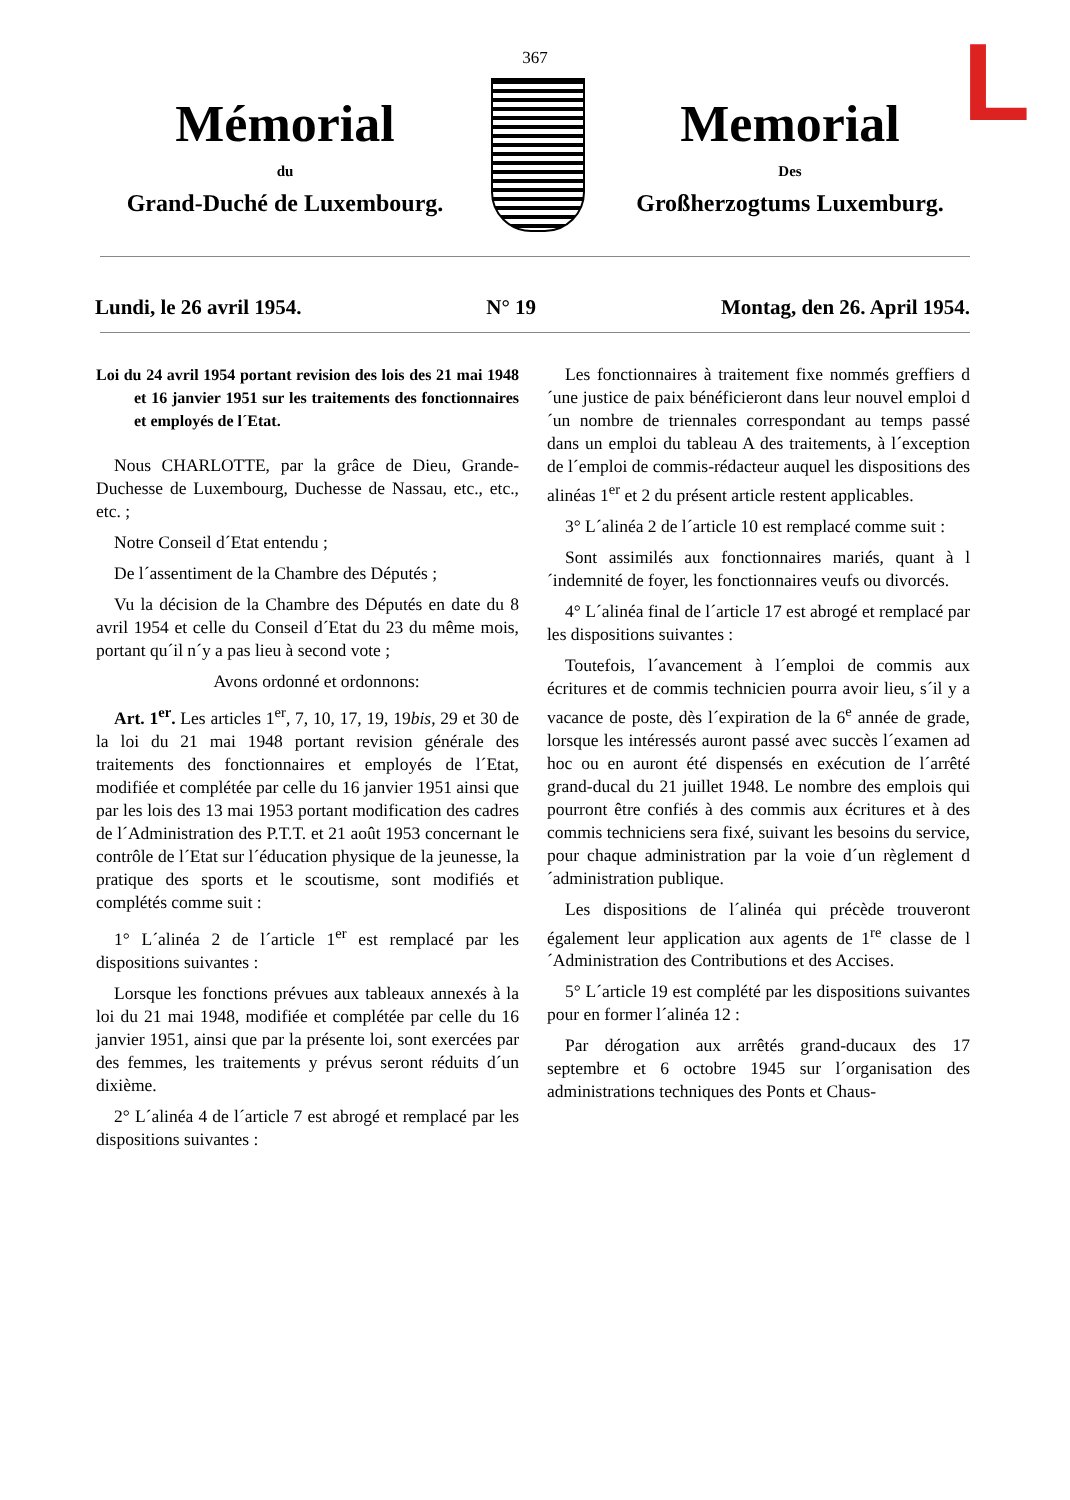L
367
Mémorial
du
Grand-Duché de Luxembourg.
Memorial
Des
Großherzogtums Luxemburg.
Lundi, le 26 avril 1954. N° 19 Montag, den 26. April 1954.
Loi du 24 avril 1954 portant revision des lois des 21 mai 1948 et 16 janvier 1951 sur les traitements des fonctionnaires et employés de l´Etat.
Nous CHARLOTTE, par la grâce de Dieu, Grande-Duchesse de Luxembourg, Duchesse de Nassau, etc., etc., etc. ;
Notre Conseil d´Etat entendu ;
De l´assentiment de la Chambre des Députés ;
Vu la décision de la Chambre des Députés en date du 8 avril 1954 et celle du Conseil d´Etat du 23 du même mois, portant qu´il n´y a pas lieu à second vote ;
Avons ordonné et ordonnons:
Art. 1<sup>er</sup>. Les articles 1<sup>er</sup>, 7, 10, 17, 19, 19bis, 29 et 30 de la loi du 21 mai 1948 portant revision générale des traitements des fonctionnaires et employés de l´Etat, modifiée et complétée par celle du 16 janvier 1951 ainsi que par les lois des 13 mai 1953 portant modification des cadres de l´Administration des P.T.T. et 21 août 1953 concernant le contrôle de l´Etat sur l´éducation physique de la jeunesse, la pratique des sports et le scoutisme, sont modifiés et complétés comme suit :
1° L´alinéa 2 de l´article 1<sup>er</sup> est remplacé par les dispositions suivantes :
Lorsque les fonctions prévues aux tableaux annexés à la loi du 21 mai 1948, modifiée et complétée par celle du 16 janvier 1951, ainsi que par la présente loi, sont exercées par des femmes, les traitements y prévus seront réduits d´un dixième.
2° L´alinéa 4 de l´article 7 est abrogé et remplacé par les dispositions suivantes :
Les fonctionnaires à traitement fixe nommés greffiers d´une justice de paix bénéficieront dans leur nouvel emploi d´un nombre de triennales correspondant au temps passé dans un emploi du tableau A des traitements, à l´exception de l´emploi de commis-rédacteur auquel les dispositions des alinéas 1<sup>er</sup> et 2 du présent article restent applicables.
3° L´alinéa 2 de l´article 10 est remplacé comme suit :
Sont assimilés aux fonctionnaires mariés, quant à l´indemnité de foyer, les fonctionnaires veufs ou divorcés.
4° L´alinéa final de l´article 17 est abrogé et remplacé par les dispositions suivantes :
Toutefois, l´avancement à l´emploi de commis aux écritures et de commis technicien pourra avoir lieu, s´il y a vacance de poste, dès l´expiration de la 6<sup>e</sup> année de grade, lorsque les intéressés auront passé avec succès l´examen ad hoc ou en auront été dispensés en exécution de l´arrêté grand-ducal du 21 juillet 1948. Le nombre des emplois qui pourront être confiés à des commis aux écritures et à des commis techniciens sera fixé, suivant les besoins du service, pour chaque administration par la voie d´un règlement d´administration publique.
Les dispositions de l´alinéa qui précède trouveront également leur application aux agents de 1<sup>re</sup> classe de l´Administration des Contributions et des Accises.
5° L´article 19 est complété par les dispositions suivantes pour en former l´alinéa 12 :
Par dérogation aux arrêtés grand-ducaux des 17 septembre et 6 octobre 1945 sur l´organisation des administrations techniques des Ponts et Chaus-